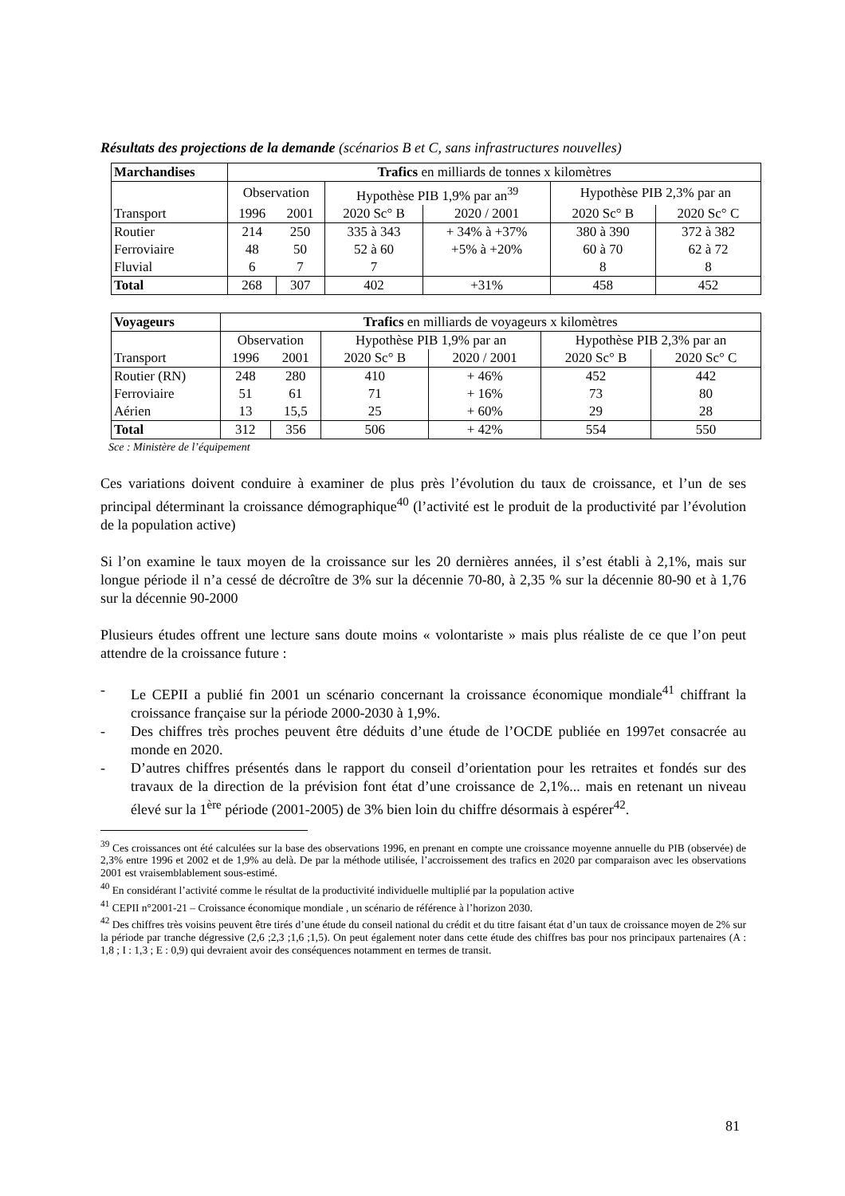Résultats des projections de la demande (scénarios B et C, sans infrastructures nouvelles)
| Marchandises | Trafics en milliards de tonnes x kilomètres | | | | | |
| | Observation | | Hypothèse PIB 1,9% par an<sup>39</sup> | | Hypothèse PIB 2,3% par an | |
| Transport | 1996 | 2001 | 2020 Sc° B | 2020 / 2001 | 2020 Sc° B | 2020 Sc° C |
| Routier | 214 | 250 | 335 à 343 | + 34% à +37% | 380 à 390 | 372 à 382 |
| Ferroviaire | 48 | 50 | 52 à 60 | +5% à +20% | 60 à 70 | 62 à 72 |
| Fluvial | 6 | 7 | 7 | | 8 | 8 |
| Total | 268 | 307 | 402 | +31% | 458 | 452 |
| Voyageurs | Trafics en milliards de voyageurs x kilomètres | | | | | |
| | Observation | | Hypothèse PIB 1,9% par an | | Hypothèse PIB 2,3% par an | |
| Transport | 1996 | 2001 | 2020 Sc° B | 2020 / 2001 | 2020 Sc° B | 2020 Sc° C |
| Routier (RN) | 248 | 280 | 410 | + 46% | 452 | 442 |
| Ferroviaire | 51 | 61 | 71 | + 16% | 73 | 80 |
| Aérien | 13 | 15,5 | 25 | + 60% | 29 | 28 |
| Total | 312 | 356 | 506 | + 42% | 554 | 550 |
Sce : Ministère de l’équipement
Ces variations doivent conduire à examiner de plus près l’évolution du taux de croissance, et l’un de ses principal déterminant la croissance démographique<sup>40</sup> (l’activité est le produit de la productivité par l’évolution de la population active)
Si l’on examine le taux moyen de la croissance sur les 20 dernières années, il s’est établi à 2,1%, mais sur longue période il n’a cessé de décroître de 3% sur la décennie 70-80, à 2,35 % sur la décennie 80-90 et à 1,76 sur la décennie 90-2000
Plusieurs études offrent une lecture sans doute moins « volontariste » mais plus réaliste de ce que l’on peut attendre de la croissance future :
- Le CEPII a publié fin 2001 un scénario concernant la croissance économique mondiale<sup>41</sup> chiffrant la croissance française sur la période 2000-2030 à 1,9%.
- Des chiffres très proches peuvent être déduits d’une étude de l’OCDE publiée en 1997et consacrée au monde en 2020.
- D’autres chiffres présentés dans le rapport du conseil d’orientation pour les retraites et fondés sur des travaux de la direction de la prévision font état d’une croissance de 2,1%... mais en retenant un niveau élevé sur la 1<sup>ère</sup> période (2001-2005) de 3% bien loin du chiffre désormais à espérer<sup>42</sup>.
<sup>39</sup> Ces croissances ont été calculées sur la base des observations 1996, en prenant en compte une croissance moyenne annuelle du PIB (observée) de 2,3% entre 1996 et 2002 et de 1,9% au delà. De par la méthode utilisée, l’accroissement des trafics en 2020 par comparaison avec les observations 2001 est vraisemblablement sous-estimé.
<sup>40</sup> En considérant l’activité comme le résultat de la productivité individuelle multiplié par la population active
<sup>41</sup> CEPII n°2001-21 – Croissance économique mondiale , un scénario de référence à l’horizon 2030.
<sup>42</sup> Des chiffres très voisins peuvent être tirés d’une étude du conseil national du crédit et du titre faisant état d’un taux de croissance moyen de 2% sur la période par tranche dégressive (2,6 ;2,3 ;1,6 ;1,5). On peut également noter dans cette étude des chiffres bas pour nos principaux partenaires (A : 1,8 ; I : 1,3 ; E : 0,9) qui devraient avoir des conséquences notamment en termes de transit.
81